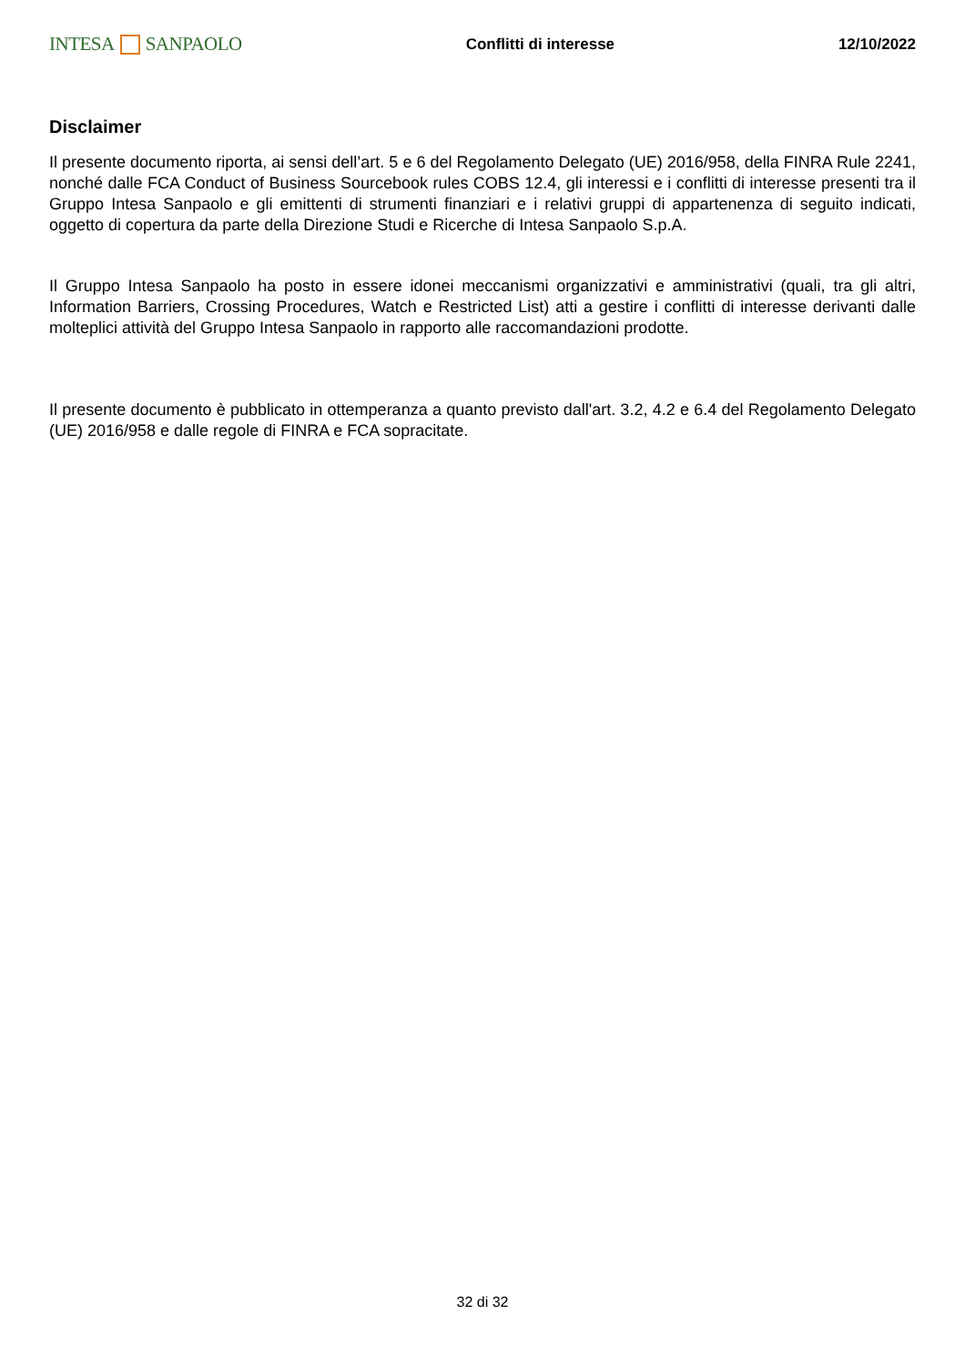INTESA SANPAOLO
Conflitti di interesse 12/10/2022
Disclaimer
Il presente documento riporta, ai sensi dell’art. 5 e 6 del Regolamento Delegato (UE) 2016/958, della FINRA Rule 2241, nonché dalle FCA Conduct of Business Sourcebook rules COBS 12.4, gli interessi e i conflitti di interesse presenti tra il Gruppo Intesa Sanpaolo e gli emittenti di strumenti finanziari e i relativi gruppi di appartenenza di seguito indicati, oggetto di copertura da parte della Direzione Studi e Ricerche di Intesa Sanpaolo S.p.A.
Il Gruppo Intesa Sanpaolo ha posto in essere idonei meccanismi organizzativi e amministrativi (quali, tra gli altri, Information Barriers, Crossing Procedures, Watch e Restricted List) atti a gestire i conflitti di interesse derivanti dalle molteplici attività del Gruppo Intesa Sanpaolo in rapporto alle raccomandazioni prodotte.
Il presente documento è pubblicato in ottemperanza a quanto previsto dall'art. 3.2, 4.2 e 6.4 del Regolamento Delegato (UE) 2016/958 e dalle regole di FINRA e FCA sopracitate.
32 di 32